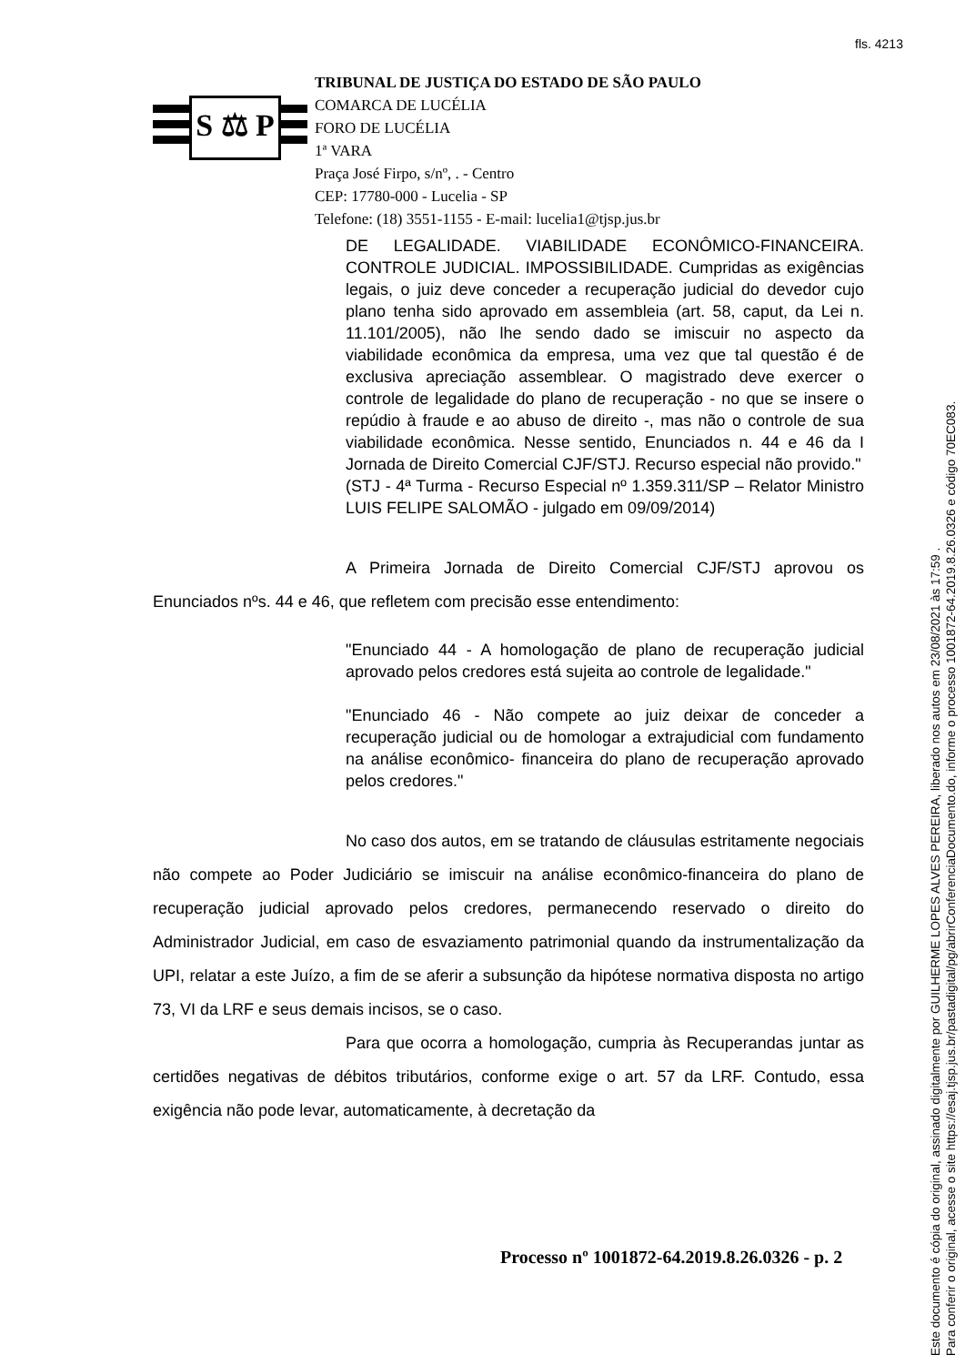fls. 4213
S ⚖ P
TRIBUNAL DE JUSTIÇA DO ESTADO DE SÃO PAULO
COMARCA DE LUCÉLIA
FORO DE LUCÉLIA
1ª VARA
Praça José Firpo, s/nº, . - Centro
CEP: 17780-000 - Lucelia - SP
Telefone: (18) 3551-1155 - E-mail: lucelia1@tjsp.jus.br
DE LEGALIDADE. VIABILIDADE ECONÔMICO-FINANCEIRA. CONTROLE JUDICIAL. IMPOSSIBILIDADE. Cumpridas as exigências legais, o juiz deve conceder a recuperação judicial do devedor cujo plano tenha sido aprovado em assembleia (art. 58, caput, da Lei n. 11.101/2005), não lhe sendo dado se imiscuir no aspecto da viabilidade econômica da empresa, uma vez que tal questão é de exclusiva apreciação assemblear. O magistrado deve exercer o controle de legalidade do plano de recuperação - no que se insere o repúdio à fraude e ao abuso de direito -, mas não o controle de sua viabilidade econômica. Nesse sentido, Enunciados n. 44 e 46 da I Jornada de Direito Comercial CJF/STJ. Recurso especial não provido."
(STJ - 4ª Turma - Recurso Especial nº 1.359.311/SP – Relator Ministro LUIS FELIPE SALOMÃO - julgado em 09/09/2014)
A Primeira Jornada de Direito Comercial CJF/STJ aprovou os Enunciados nºs. 44 e 46, que refletem com precisão esse entendimento:
"Enunciado 44 - A homologação de plano de recuperação judicial aprovado pelos credores está sujeita ao controle de legalidade."
"Enunciado 46 - Não compete ao juiz deixar de conceder a recuperação judicial ou de homologar a extrajudicial com fundamento na análise econômico- financeira do plano de recuperação aprovado pelos credores."
No caso dos autos, em se tratando de cláusulas estritamente negociais não compete ao Poder Judiciário se imiscuir na análise econômico-financeira do plano de recuperação judicial aprovado pelos credores, permanecendo reservado o direito do Administrador Judicial, em caso de esvaziamento patrimonial quando da instrumentalização da UPI, relatar a este Juízo, a fim de se aferir a subsunção da hipótese normativa disposta no artigo 73, VI da LRF e seus demais incisos, se o caso.
Para que ocorra a homologação, cumpria às Recuperandas juntar as certidões negativas de débitos tributários, conforme exige o art. 57 da LRF. Contudo, essa exigência não pode levar, automaticamente, à decretação da
Processo nº 1001872-64.2019.8.26.0326 - p. 2
Este documento é cópia do original, assinado digitalmente por GUILHERME LOPES ALVES PEREIRA, liberado nos autos em 23/08/2021 às 17:59 .
Para conferir o original, acesse o site https://esaj.tjsp.jus.br/pastadigital/pg/abrirConferenciaDocumento.do, informe o processo 1001872-64.2019.8.26.0326 e código 70EC083.